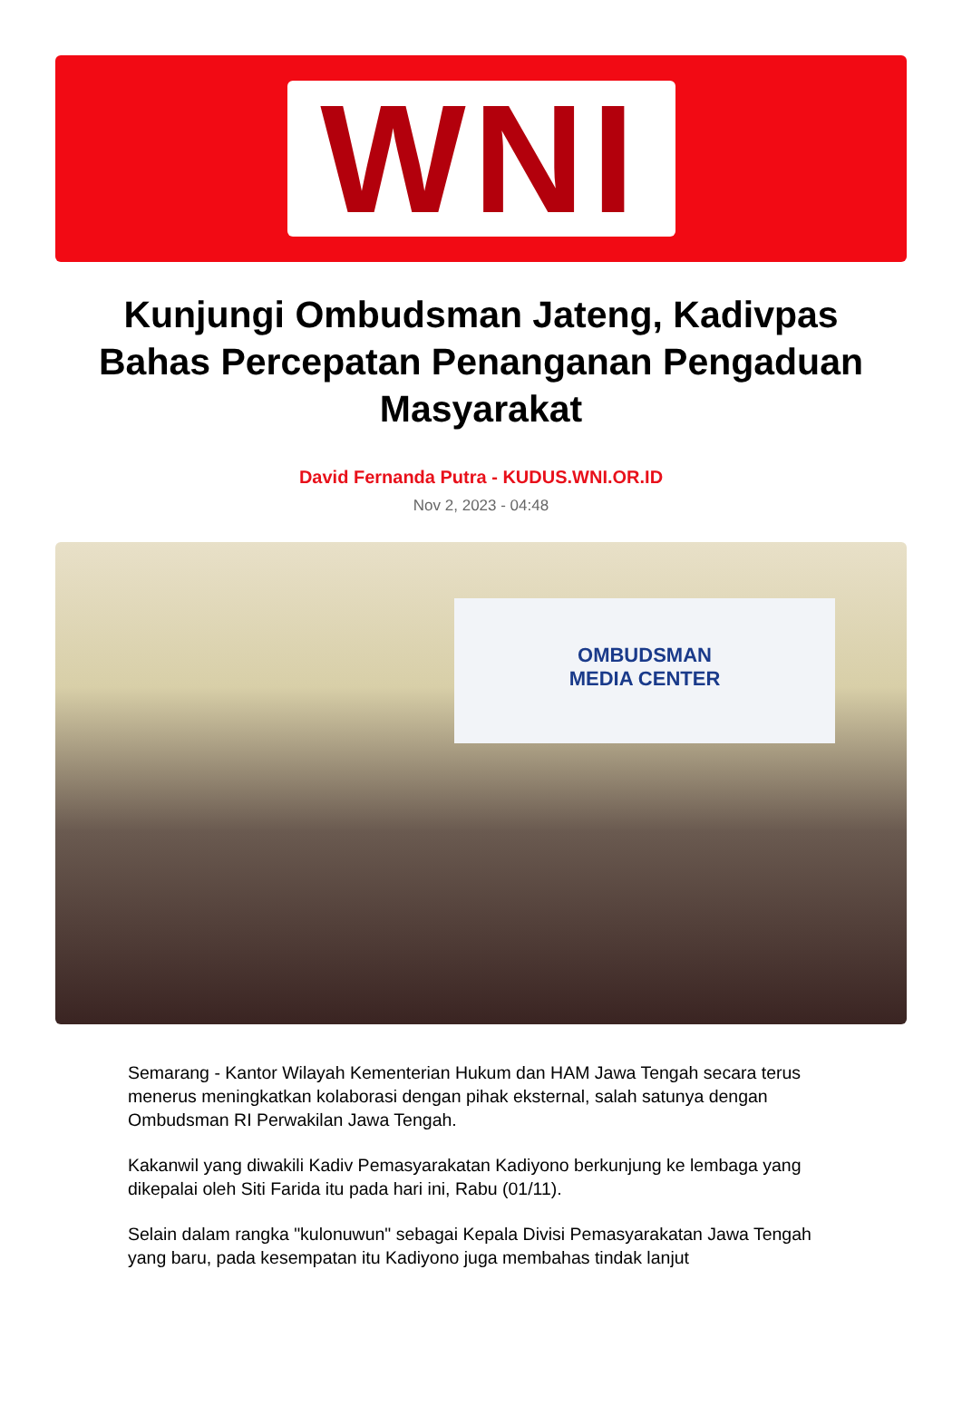WNI
Kunjungi Ombudsman Jateng, Kadivpas Bahas Percepatan Penanganan Pengaduan Masyarakat
David Fernanda Putra - KUDUS.WNI.OR.ID
Nov 2, 2023 - 04:48
OMBUDSMAN
MEDIA CENTER
Semarang - Kantor Wilayah Kementerian Hukum dan HAM Jawa Tengah secara terus menerus meningkatkan kolaborasi dengan pihak eksternal, salah satunya dengan Ombudsman RI Perwakilan Jawa Tengah.
Kakanwil yang diwakili Kadiv Pemasyarakatan Kadiyono berkunjung ke lembaga yang dikepalai oleh Siti Farida itu pada hari ini, Rabu (01/11).
Selain dalam rangka "kulonuwun" sebagai Kepala Divisi Pemasyarakatan Jawa Tengah yang baru, pada kesempatan itu Kadiyono juga membahas tindak lanjut